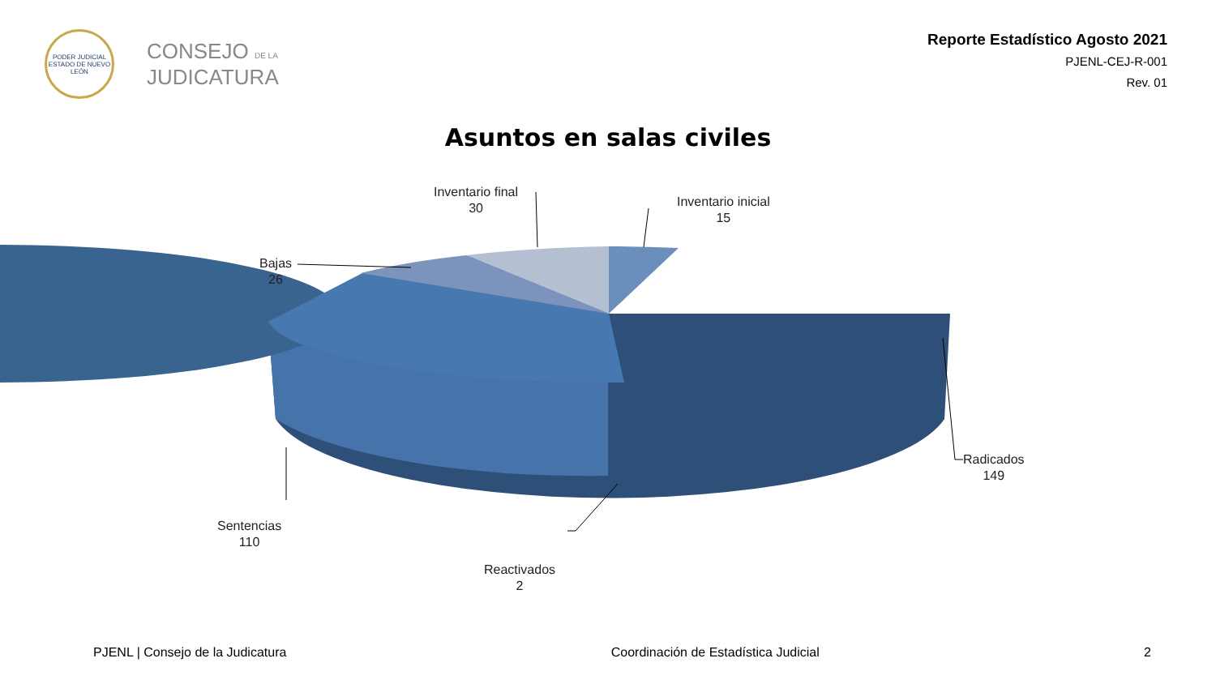PODER JUDICIAL
ESTADO DE NUEVO LEÓN
CONSEJO DE LA
JUDICATURA
Reporte Estadístico Agosto 2021
PJENL-CEJ-R-001
Rev. 01
Asuntos en salas civiles
Inventario final
30
Inventario inicial
15
Bajas
26
Radicados
149
Sentencias
110
Reactivados
2
PJENL | Consejo de la Judicatura Coordinación de Estadística Judicial 2